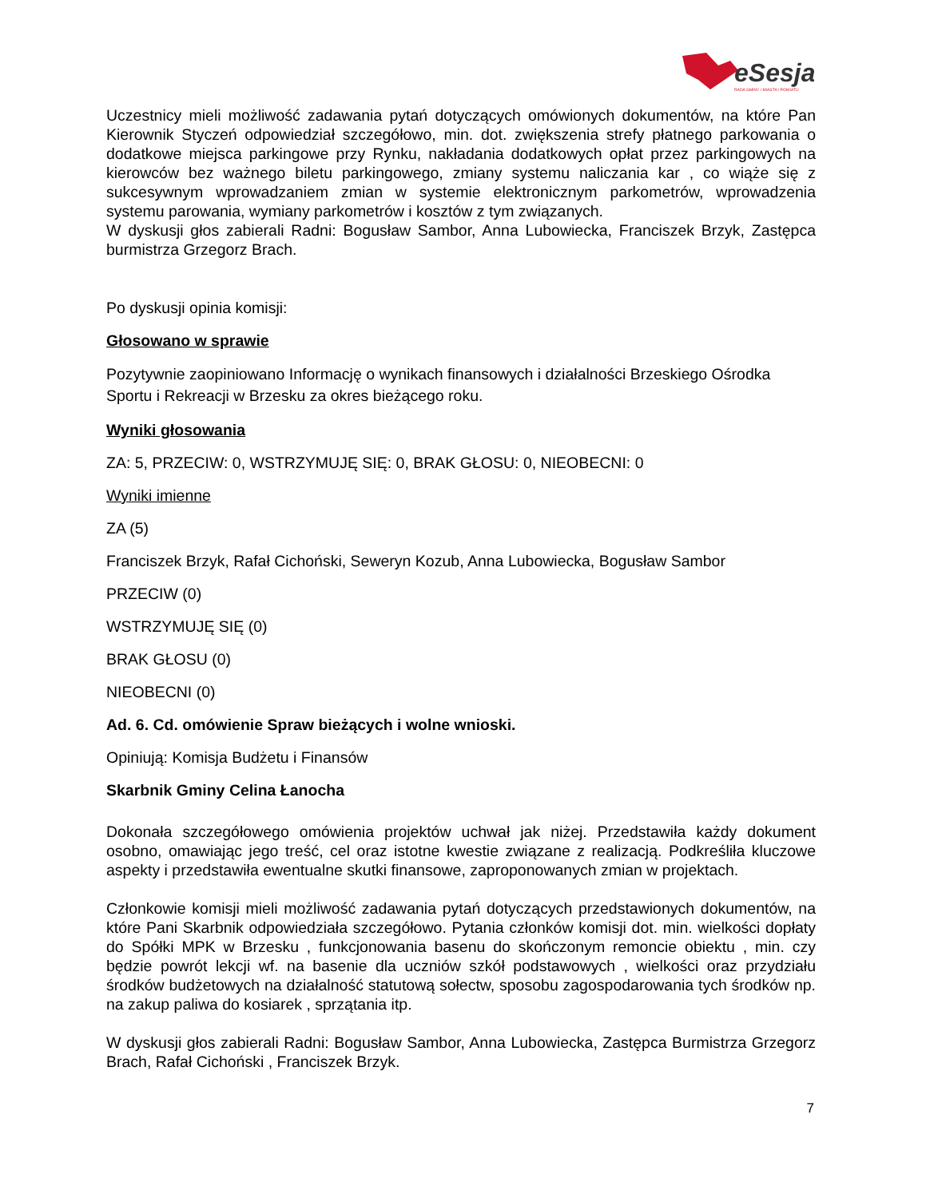eSesja
RADA GMINY / MIASTA / POWIATU
Uczestnicy mieli możliwość zadawania pytań dotyczących omówionych dokumentów, na które Pan Kierownik Styczeń odpowiedział szczegółowo, min. dot. zwiększenia strefy płatnego parkowania o dodatkowe miejsca parkingowe przy Rynku, nakładania dodatkowych opłat przez parkingowych na kierowców bez ważnego biletu parkingowego, zmiany systemu naliczania kar , co wiąże się z sukcesywnym wprowadzaniem zmian w systemie elektronicznym parkometrów, wprowadzenia systemu parowania, wymiany parkometrów i kosztów z tym związanych.
W dyskusji głos zabierali Radni: Bogusław Sambor, Anna Lubowiecka, Franciszek Brzyk, Zastępca burmistrza Grzegorz Brach.
Po dyskusji opinia komisji:
Głosowano w sprawie
Pozytywnie zaopiniowano Informację o wynikach finansowych i działalności Brzeskiego Ośrodka Sportu i Rekreacji w Brzesku za okres bieżącego roku.
Wyniki głosowania
ZA: 5, PRZECIW: 0, WSTRZYMUJĘ SIĘ: 0, BRAK GŁOSU: 0, NIEOBECNI: 0
Wyniki imienne
ZA (5)
Franciszek Brzyk, Rafał Cichoński, Seweryn Kozub, Anna Lubowiecka, Bogusław Sambor
PRZECIW (0)
WSTRZYMUJĘ SIĘ (0)
BRAK GŁOSU (0)
NIEOBECNI (0)
Ad. 6. Cd. omówienie Spraw bieżących i wolne wnioski.
Opiniują: Komisja Budżetu i Finansów
Skarbnik Gminy Celina Łanocha
Dokonała szczegółowego omówienia projektów uchwał jak niżej. Przedstawiła każdy dokument osobno, omawiając jego treść, cel oraz istotne kwestie związane z realizacją. Podkreśliła kluczowe aspekty i przedstawiła ewentualne skutki finansowe, zaproponowanych zmian w projektach.
Członkowie komisji mieli możliwość zadawania pytań dotyczących przedstawionych dokumentów, na które Pani Skarbnik odpowiedziała szczegółowo. Pytania członków komisji dot. min. wielkości dopłaty do Spółki MPK w Brzesku , funkcjonowania basenu do skończonym remoncie obiektu , min. czy będzie powrót lekcji wf. na basenie dla uczniów szkół podstawowych , wielkości oraz przydziału środków budżetowych na działalność statutową sołectw, sposobu zagospodarowania tych środków np. na zakup paliwa do kosiarek , sprzątania itp.
W dyskusji głos zabierali Radni: Bogusław Sambor, Anna Lubowiecka, Zastępca Burmistrza Grzegorz Brach, Rafał Cichoński , Franciszek Brzyk.
7